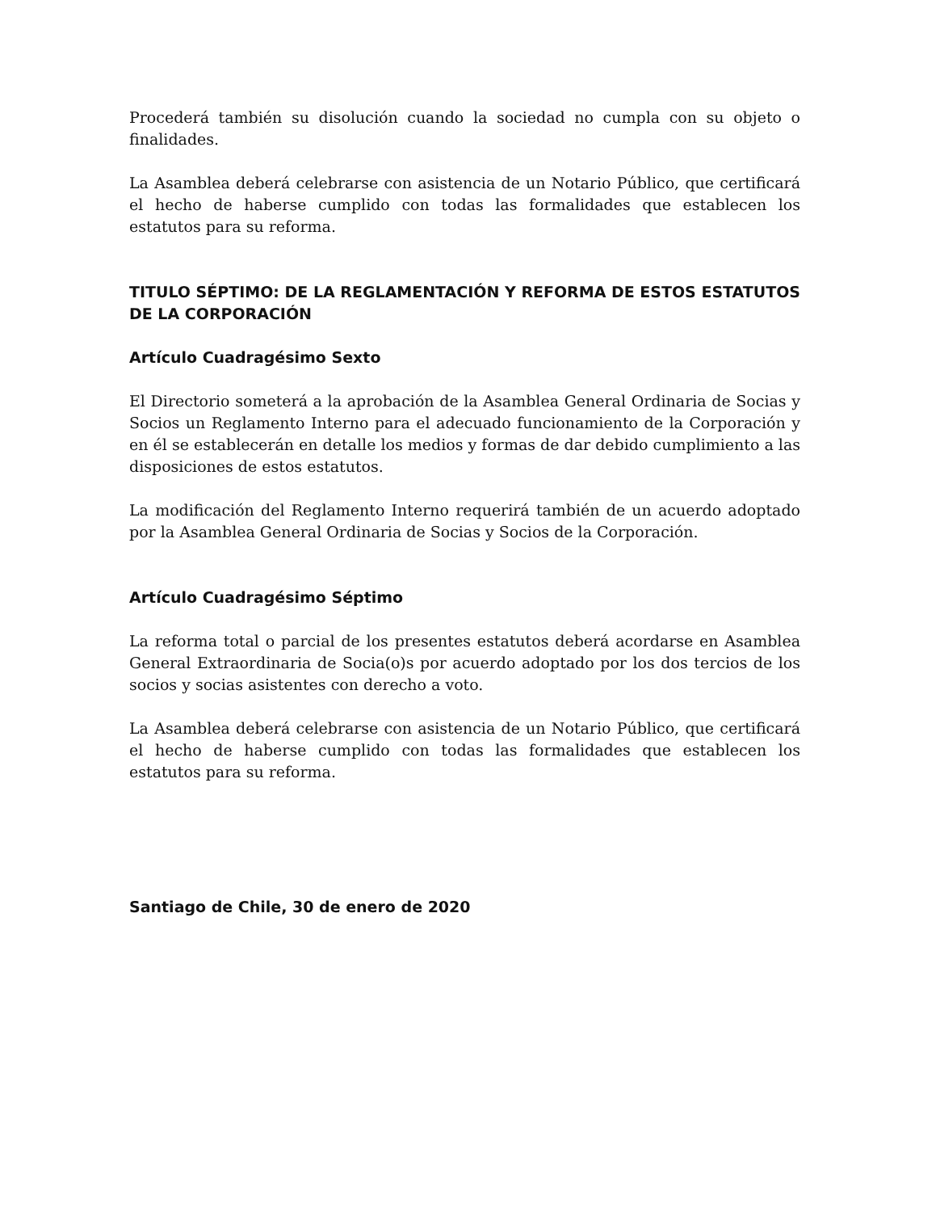Procederá también su disolución cuando la sociedad no cumpla con su objeto o finalidades.
La Asamblea deberá celebrarse con asistencia de un Notario Público, que certificará el hecho de haberse cumplido con todas las formalidades que establecen los estatutos para su reforma.
TITULO SÉPTIMO: DE LA REGLAMENTACIÓN Y REFORMA DE ESTOS ESTATUTOS DE LA CORPORACIÓN
Artículo Cuadragésimo Sexto
El Directorio someterá a la aprobación de la Asamblea General Ordinaria de Socias y Socios un Reglamento Interno para el adecuado funcionamiento de la Corporación y en él se establecerán en detalle los medios y formas de dar debido cumplimiento a las disposiciones de estos estatutos.
La modificación del Reglamento Interno requerirá también de un acuerdo adoptado por la Asamblea General Ordinaria de Socias y Socios de la Corporación.
Artículo Cuadragésimo Séptimo
La reforma total o parcial de los presentes estatutos deberá acordarse en Asamblea General Extraordinaria de Socia(o)s por acuerdo adoptado por los dos tercios de los socios y socias asistentes con derecho a voto.
La Asamblea deberá celebrarse con asistencia de un Notario Público, que certificará el hecho de haberse cumplido con todas las formalidades que establecen los estatutos para su reforma.
Santiago de Chile, 30 de enero de 2020